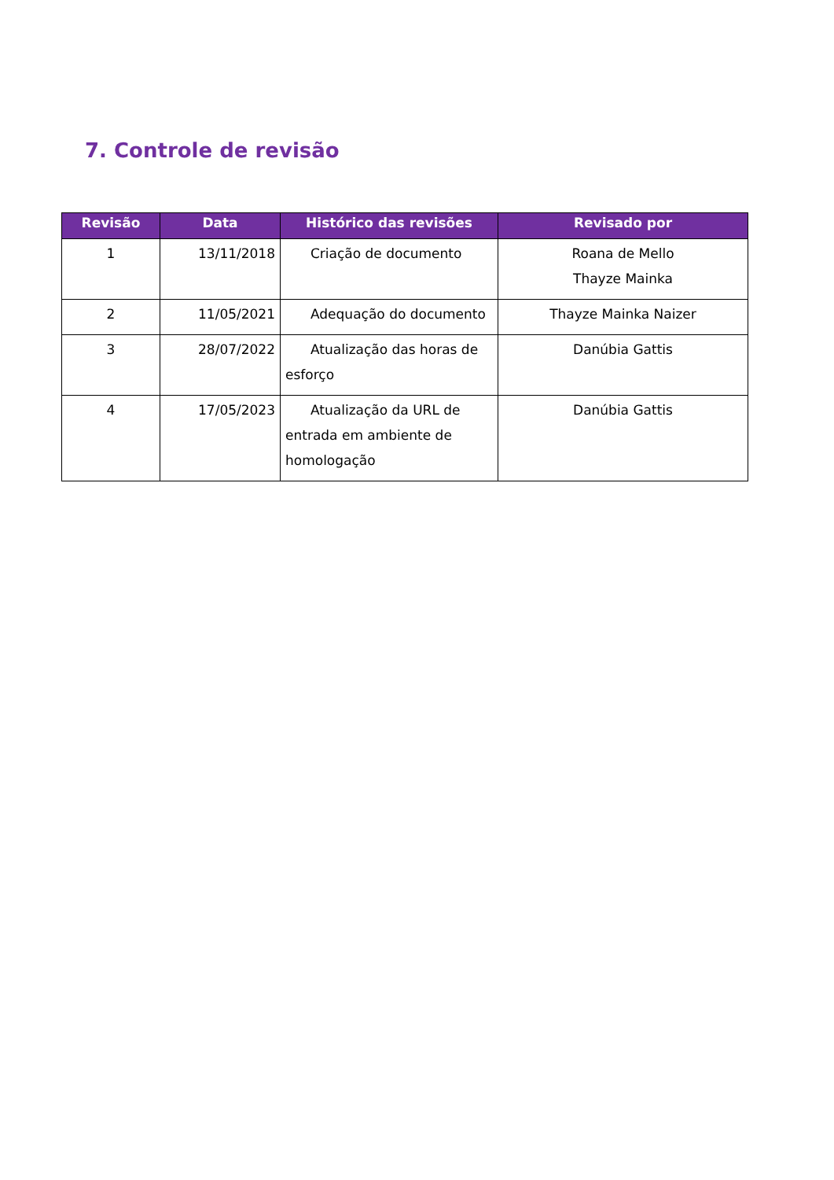7. Controle de revisão
| Revisão | Data | Histórico das revisões | Revisado por |
| --- | --- | --- | --- |
| 1 | 13/11/2018 | Criação de documento | Roana de Mello Thayze Mainka |
| 2 | 11/05/2021 | Adequação do documento | Thayze Mainka Naizer |
| 3 | 28/07/2022 | Atualização das horas de esforço | Danúbia Gattis |
| 4 | 17/05/2023 | Atualização da URL de entrada em ambiente de homologação | Danúbia Gattis |